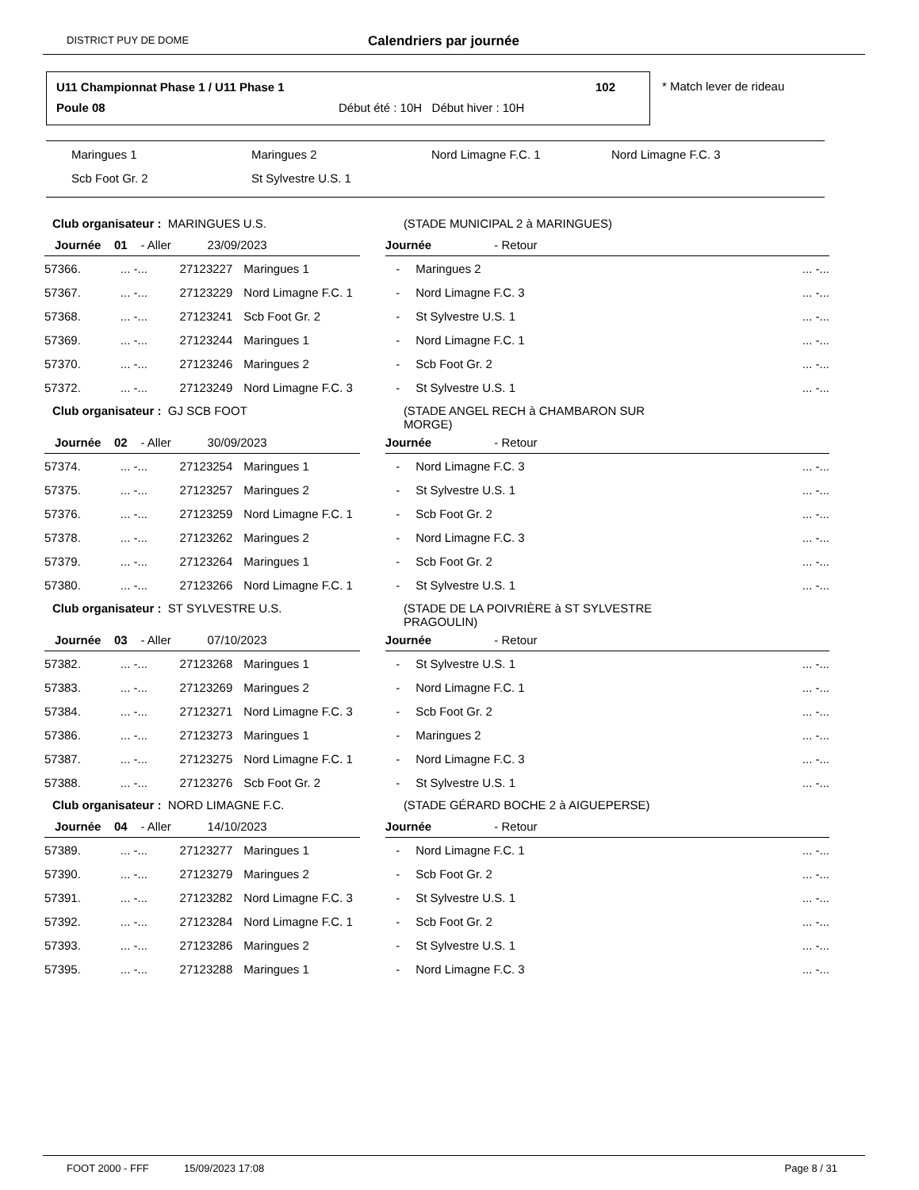DISTRICT PUY DE DOME Calendriers par journée
U11 Championnat Phase 1 / U11 Phase 1
102
Poule 08
Début été : 10H Début hiver : 10H
* Match lever de rideau
Maringues 1 Maringues 2 Nord Limagne F.C. 1 Nord Limagne F.C. 3
Scb Foot Gr. 2 St Sylvestre U.S. 1
| Club organisateur : MARINGUES U.S. | | | | (STADE MUNICIPAL 2 à MARINGUES) | | | |
| Journée 01 - Aller 23/09/2023 | | | | | Journée - Retour | | |
| 57366. | ... -... | 27123227 | Maringues 1 | - | | Maringues 2 | ... -... |
| 57367. | ... -... | 27123229 | Nord Limagne F.C. 1 | - | | Nord Limagne F.C. 3 | ... -... |
| 57368. | ... -... | 27123241 | Scb Foot Gr. 2 | - | | St Sylvestre U.S. 1 | ... -... |
| 57369. | ... -... | 27123244 | Maringues 1 | - | | Nord Limagne F.C. 1 | ... -... |
| 57370. | ... -... | 27123246 | Maringues 2 | - | | Scb Foot Gr. 2 | ... -... |
| 57372. | ... -... | 27123249 | Nord Limagne F.C. 3 | - | | St Sylvestre U.S. 1 | ... -... |
| Club organisateur : GJ SCB FOOT | | | | (STADE ANGEL RECH à CHAMBARON SUR MORGE) | | | |
| Journée 02 - Aller 30/09/2023 | | | | | Journée - Retour | | |
| 57374. | ... -... | 27123254 | Maringues 1 | - | | Nord Limagne F.C. 3 | ... -... |
| 57375. | ... -... | 27123257 | Maringues 2 | - | | St Sylvestre U.S. 1 | ... -... |
| 57376. | ... -... | 27123259 | Nord Limagne F.C. 1 | - | | Scb Foot Gr. 2 | ... -... |
| 57378. | ... -... | 27123262 | Maringues 2 | - | | Nord Limagne F.C. 3 | ... -... |
| 57379. | ... -... | 27123264 | Maringues 1 | - | | Scb Foot Gr. 2 | ... -... |
| 57380. | ... -... | 27123266 | Nord Limagne F.C. 1 | - | | St Sylvestre U.S. 1 | ... -... |
| Club organisateur : ST SYLVESTRE U.S. | | | | (STADE DE LA POIVRIÈRE à ST SYLVESTRE PRAGOULIN) | | | |
| Journée 03 - Aller 07/10/2023 | | | | | Journée - Retour | | |
| 57382. | ... -... | 27123268 | Maringues 1 | - | | St Sylvestre U.S. 1 | ... -... |
| 57383. | ... -... | 27123269 | Maringues 2 | - | | Nord Limagne F.C. 1 | ... -... |
| 57384. | ... -... | 27123271 | Nord Limagne F.C. 3 | - | | Scb Foot Gr. 2 | ... -... |
| 57386. | ... -... | 27123273 | Maringues 1 | - | | Maringues 2 | ... -... |
| 57387. | ... -... | 27123275 | Nord Limagne F.C. 1 | - | | Nord Limagne F.C. 3 | ... -... |
| 57388. | ... -... | 27123276 | Scb Foot Gr. 2 | - | | St Sylvestre U.S. 1 | ... -... |
| Club organisateur : NORD LIMAGNE F.C. | | | | (STADE GÉRARD BOCHE 2 à AIGUEPERSE) | | | |
| Journée 04 - Aller 14/10/2023 | | | | | Journée - Retour | | |
| 57389. | ... -... | 27123277 | Maringues 1 | - | | Nord Limagne F.C. 1 | ... -... |
| 57390. | ... -... | 27123279 | Maringues 2 | - | | Scb Foot Gr. 2 | ... -... |
| 57391. | ... -... | 27123282 | Nord Limagne F.C. 3 | - | | St Sylvestre U.S. 1 | ... -... |
| 57392. | ... -... | 27123284 | Nord Limagne F.C. 1 | - | | Scb Foot Gr. 2 | ... -... |
| 57393. | ... -... | 27123286 | Maringues 2 | - | | St Sylvestre U.S. 1 | ... -... |
| 57395. | ... -... | 27123288 | Maringues 1 | - | | Nord Limagne F.C. 3 | ... -... |
FOOT 2000 - FFF 15/09/2023 17:08 Page 8 / 31